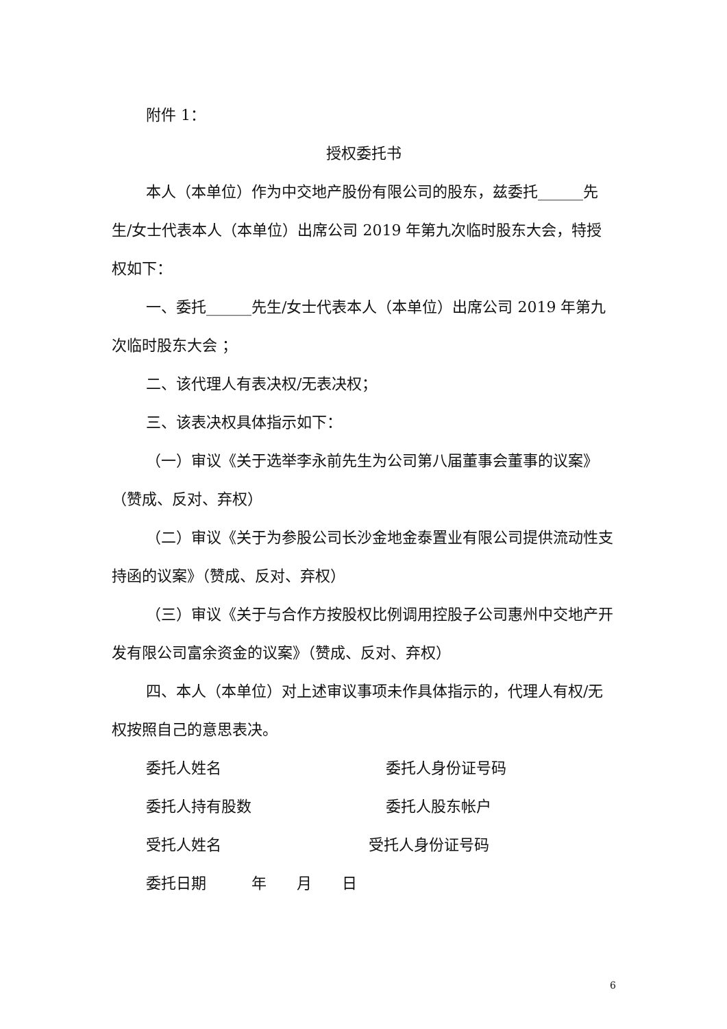附件 1：
授权委托书
本人（本单位）作为中交地产股份有限公司的股东，兹委托______先生/女士代表本人（本单位）出席公司 2019 年第九次临时股东大会，特授权如下：
一、委托______先生/女士代表本人（本单位）出席公司 2019 年第九次临时股东大会 ；
二、该代理人有表决权/无表决权；
三、该表决权具体指示如下：
（一）审议《关于选举李永前先生为公司第八届董事会董事的议案》（赞成、反对、弃权）
（二）审议《关于为参股公司长沙金地金泰置业有限公司提供流动性支持函的议案》（赞成、反对、弃权）
（三）审议《关于与合作方按股权比例调用控股子公司惠州中交地产开发有限公司富余资金的议案》（赞成、反对、弃权）
四、本人（本单位）对上述审议事项未作具体指示的，代理人有权/无权按照自己的意思表决。
委托人姓名 委托人身份证号码
委托人持有股数 委托人股东帐户
受托人姓名 受托人身份证号码
委托日期　　　年　　月　　日
6